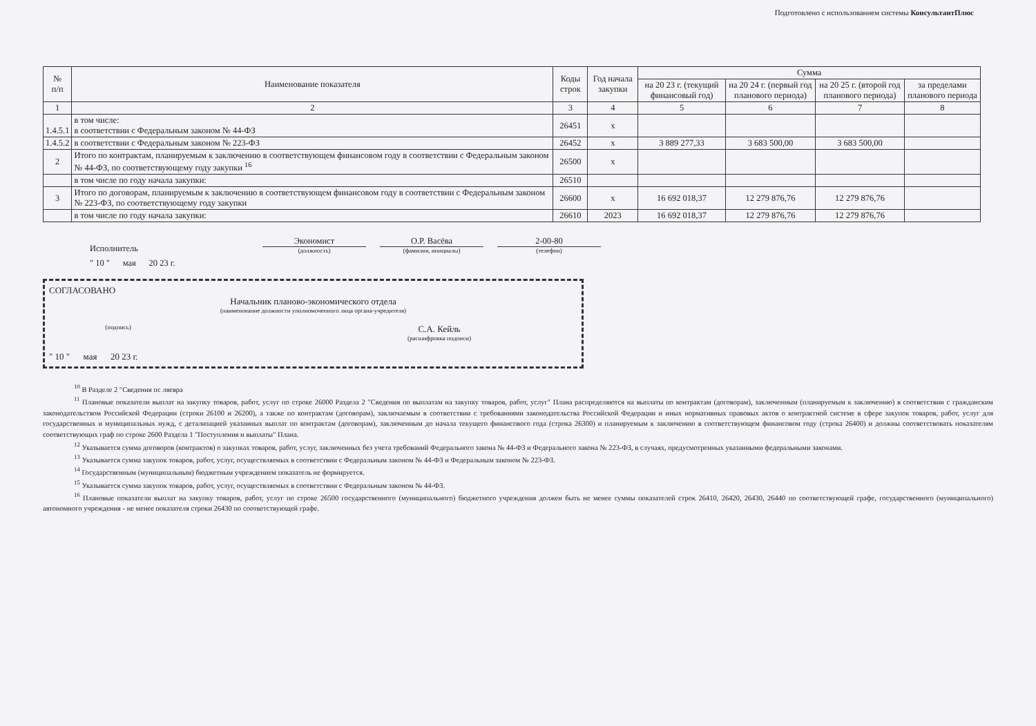Подготовлено с использованием системы КонсультантПлюс
| № п/п | Наименование показателя | Коды строк | Год начала закупки | Сумма | | | |
| --- | --- | --- | --- | --- | --- | --- | --- |
| | | | | на 20 23 г. (текущий финансовый год) | на 20 24 г. (первый год планового периода) | на 20 25 г. (второй год планового периода) | за пределами планового периода |
| 1 | 2 | 3 | 4 | 5 | 6 | 7 | 8 |
| 1.4.5.1 | в том числе: в соответствии с Федеральным законом № 44-ФЗ | 26451 | x | | | | |
| 1.4.5.2 | в соответствии с Федеральным законом № 223-ФЗ | 26452 | x | 3 889 277,33 | 3 683 500,00 | 3 683 500,00 | |
| 2 | Итого по контрактам, планируемым к заключению в соответствующем финансовом году в соответствии с Федеральным законом № 44-ФЗ, по соответствующему году закупки <sup>16</sup> | 26500 | x | | | | |
| | в том числе по году начала закупки: | 26510 | | | | | |
| 3 | Итого по договорам, планируемым к заключению в соответствующем финансовом году в соответствии с Федеральным законом № 223-ФЗ, по соответствующему году закупки | 26600 | x | 16 692 018,37 | 12 279 876,76 | 12 279 876,76 | |
| | в том числе по году начала закупки: | 26610 | 2023 | 16 692 018,37 | 12 279 876,76 | 12 279 876,76 | |
Исполнитель
Экономист
(должность)
О.Р. Васёва
(фамилия, инициалы)
2-00-80
(телефон)
" 10 " мая 20 23 г.
СОГЛАСОВАНО
Начальник планово-экономического отдела
(наименование должности уполномоченного лица органа-учредителя)
(подпись)
С.А. Кейль
(расшифровка подписи)
" 10 " мая 20 23 г.
<sup>10</sup> В Разделе 2 "Сведения пс ляевра
<sup>11</sup> Плановые показатели выплат на закупку товаров, работ, услуг по строке 26000 Раздела 2 "Сведения по выплатам на закупку товаров, работ, услуг" Плана распределяются на выплаты по контрактам (договорам), заключенным (планируемым к заключению) в соответствии с гражданским законодательством Российской Федерации (строки 26100 и 26200), а также по контрактам (договорам), заключаемым в соответствии с требованиями законодательства Российской Федерации и иных нормативных правовых актов о контрактной системе в сфере закупок товаров, работ, услуг для государственных и муниципальных нужд, с детализацией указанных выплат по контрактам (договорам), заключенным до начала текущего финансового года (строка 26300) и планируемым к заключению в соответствующем финансовом году (строка 26400) и должны соответствовать показателям соответствующих граф по строке 2600 Раздела 1 "Поступления и выплаты" Плана.
<sup>12</sup> Указывается сумма договоров (контрактов) о закупках товаров, работ, услуг, заключенных без учета требований Федерального закона № 44-ФЗ и Федерального закона № 223-ФЗ, в случаях, предусмотренных указанными федеральными законами.
<sup>13</sup> Указывается сумма закупок товаров, работ, услуг, осуществляемых в соответствии с Федеральным законом № 44-ФЗ и Федеральным законом № 223-ФЗ.
<sup>14</sup> Государственным (муниципальным) бюджетным учреждением показатель не формируется.
<sup>15</sup> Указывается сумма закупок товаров, работ, услуг, осуществляемых в соответствии с Федеральным законом № 44-ФЗ.
<sup>16</sup> Плановые показатели выплат на закупку товаров, работ, услуг по строке 26500 государственного (муниципального) бюджетного учреждения должен быть не менее суммы показателей строк 26410, 26420, 26430, 26440 по соответствующей графе, государственного (муниципального) автономного учреждения - не менее показателя строки 26430 по соответствующей графе.